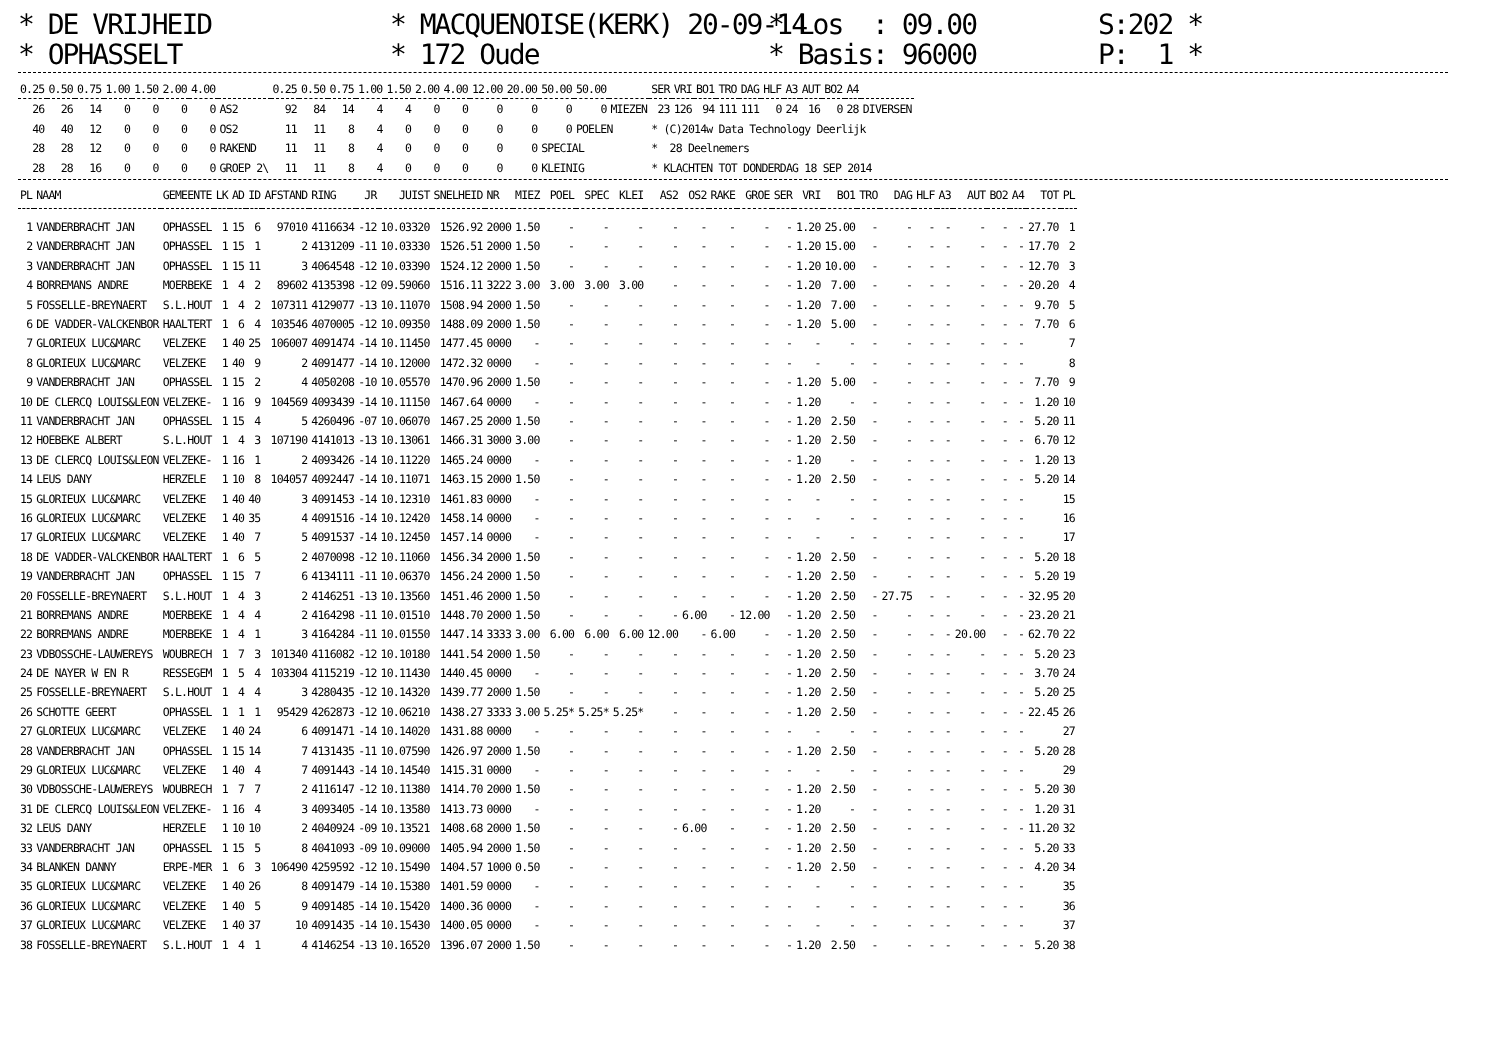* DE VRIJHEID * OPHASSELT
* MACQUENOISE(KERK) 20-09-14 * 172 Oude
* Los : 09.00 * Basis: 96000
S:202 * P: 1 *
| 0.25 | 0.50 | 0.75 | 1.00 | 1.50 | 2.00 | 4.00 | | 0.25 | 0.50 | 0.75 | 1.00 | 1.50 | 2.00 | 4.00 | 12.00 | 20.00 | 50.00 | 50.00 | | SER | VRI | BO1 | TRO | DAG | HLF | A3 | AUT | BO2 | A4 | |
| --- | --- | --- | --- | --- | --- | --- | --- | --- | --- | --- | --- | --- | --- | --- | --- | --- | --- | --- | --- | --- | --- | --- | --- | --- | --- | --- | --- | --- | --- | --- |
| 26 | 26 | 14 | 0 | 0 | 0 | 0 | AS2 | 92 | 84 | 14 | 4 | 4 | 0 | 0 | 0 | 0 | 0 | 0 | MIEZEN | 23 | 126 | 94 | 111 | 111 | 0 | 24 | 16 | 0 | 28 | DIVERSEN |
| 40 | 40 | 12 | 0 | 0 | 0 | 0 | OS2 | 11 | 11 | 8 | 4 | 0 | 0 | 0 | 0 | 0 | 0 | POELEN | | * (C)2014w Data Technology Deerlijk | | | | | | | | | | |
| 28 | 28 | 12 | 0 | 0 | 0 | 0 | RAKEND | 11 | 11 | 8 | 4 | 0 | 0 | 0 | 0 | 0 | SPECIAL | | | * 28 Deelnemers | | | | | | | | | | |
| 28 | 28 | 16 | 0 | 0 | 0 | 0 | GROEP 2\ | 11 | 11 | 8 | 4 | 0 | 0 | 0 | 0 | 0 | KLEINIG | | | * KLACHTEN TOT DONDERDAG 18 SEP 2014 | | | | | | | | | | |
| PL | NAAM | GEMEENTE | LK | AD | ID | AFSTAND | RING | JR | JUIST | SNELHEID | NR | MIEZ | POEL | SPEC | KLEI | AS2 | OS2 | RAKE | GROE | SER | VRI | BO1 | TRO | DAG | HLF | A3 | AUT | BO2 | A4 | TOT | PL |
| --- | --- | --- | --- | --- | --- | --- | --- | --- | --- | --- | --- | --- | --- | --- | --- | --- | --- | --- | --- | --- | --- | --- | --- | --- | --- | --- | --- | --- | --- | --- | --- |
| 1 | VANDERBRACHT JAN | OPHASSEL | 1 | 15 | 6 | 97010 | 4116634 | -12 | 10.03320 | 1526.92 | 2000 | 1.50 | - | - | - | - | - | - | - | - | 1.20 | 25.00 | - | - | - | - | - | - | - | 27.70 | 1 |
| 2 | VANDERBRACHT JAN | OPHASSEL | 1 | 15 | 1 | 2 | 4131209 | -11 | 10.03330 | 1526.51 | 2000 | 1.50 | - | - | - | - | - | - | - | - | 1.20 | 15.00 | - | - | - | - | - | - | - | 17.70 | 2 |
| 3 | VANDERBRACHT JAN | OPHASSEL | 1 | 15 | 11 | 3 | 4064548 | -12 | 10.03390 | 1524.12 | 2000 | 1.50 | - | - | - | - | - | - | - | - | 1.20 | 10.00 | - | - | - | - | - | - | - | 12.70 | 3 |
| 4 | BORREMANS ANDRE | MOERBEKE | 1 | 4 | 2 | 89602 | 4135398 | -12 | 09.59060 | 1516.11 | 3222 | 3.00 | 3.00 | 3.00 | 3.00 | - | - | - | - | - | 1.20 | 7.00 | - | - | - | - | - | - | - | 20.20 | 4 |
| 5 | FOSSELLE-BREYNAERT | S.L.HOUT | 1 | 4 | 2 | 107311 | 4129077 | -13 | 10.11070 | 1508.94 | 2000 | 1.50 | - | - | - | - | - | - | - | - | 1.20 | 7.00 | - | - | - | - | - | - | - | 9.70 | 5 |
| 6 | DE VADDER-VALCKENBOR | HAALTERT | 1 | 6 | 4 | 103546 | 4070005 | -12 | 10.09350 | 1488.09 | 2000 | 1.50 | - | - | - | - | - | - | - | - | 1.20 | 5.00 | - | - | - | - | - | - | - | 7.70 | 6 |
| 7 | GLORIEUX LUC&MARC | VELZEKE | 1 | 40 | 25 | 106007 | 4091474 | -14 | 10.11450 | 1477.45 | 0000 | - | - | - | - | - | - | - | - | - | - | - | - | - | - | - | - | - | - | | 7 |
| 8 | GLORIEUX LUC&MARC | VELZEKE | 1 | 40 | 9 | 2 | 4091477 | -14 | 10.12000 | 1472.32 | 0000 | - | - | - | - | - | - | - | - | - | - | - | - | - | - | - | - | - | - | | 8 |
| 9 | VANDERBRACHT JAN | OPHASSEL | 1 | 15 | 2 | 4 | 4050208 | -10 | 10.05570 | 1470.96 | 2000 | 1.50 | - | - | - | - | - | - | - | - | 1.20 | 5.00 | - | - | - | - | - | - | - | 7.70 | 9 |
| 10 | DE CLERCQ LOUIS&LEON | VELZEKE- | 1 | 16 | 9 | 104569 | 4093439 | -14 | 10.11150 | 1467.64 | 0000 | - | - | - | - | - | - | - | - | - | 1.20 | - | - | - | - | - | - | - | - | 1.20 | 10 |
| 11 | VANDERBRACHT JAN | OPHASSEL | 1 | 15 | 4 | 5 | 4260496 | -07 | 10.06070 | 1467.25 | 2000 | 1.50 | - | - | - | - | - | - | - | - | 1.20 | 2.50 | - | - | - | - | - | - | - | 5.20 | 11 |
| 12 | HOEBEKE ALBERT | S.L.HOUT | 1 | 4 | 3 | 107190 | 4141013 | -13 | 10.13061 | 1466.31 | 3000 | 3.00 | - | - | - | - | - | - | - | - | 1.20 | 2.50 | - | - | - | - | - | - | - | 6.70 | 12 |
| 13 | DE CLERCQ LOUIS&LEON | VELZEKE- | 1 | 16 | 1 | 2 | 4093426 | -14 | 10.11220 | 1465.24 | 0000 | - | - | - | - | - | - | - | - | - | 1.20 | - | - | - | - | - | - | - | - | 1.20 | 13 |
| 14 | LEUS DANY | HERZELE | 1 | 10 | 8 | 104057 | 4092447 | -14 | 10.11071 | 1463.15 | 2000 | 1.50 | - | - | - | - | - | - | - | - | 1.20 | 2.50 | - | - | - | - | - | - | - | 5.20 | 14 |
| 15 | GLORIEUX LUC&MARC | VELZEKE | 1 | 40 | 40 | 3 | 4091453 | -14 | 10.12310 | 1461.83 | 0000 | - | - | - | - | - | - | - | - | - | - | - | - | - | - | - | - | - | - | | 15 |
| 16 | GLORIEUX LUC&MARC | VELZEKE | 1 | 40 | 35 | 4 | 4091516 | -14 | 10.12420 | 1458.14 | 0000 | - | - | - | - | - | - | - | - | - | - | - | - | - | - | - | - | - | - | | 16 |
| 17 | GLORIEUX LUC&MARC | VELZEKE | 1 | 40 | 7 | 5 | 4091537 | -14 | 10.12450 | 1457.14 | 0000 | - | - | - | - | - | - | - | - | - | - | - | - | - | - | - | - | - | - | | 17 |
| 18 | DE VADDER-VALCKENBOR | HAALTERT | 1 | 6 | 5 | 2 | 4070098 | -12 | 10.11060 | 1456.34 | 2000 | 1.50 | - | - | - | - | - | - | - | - | 1.20 | 2.50 | - | - | - | - | - | - | - | 5.20 | 18 |
| 19 | VANDERBRACHT JAN | OPHASSEL | 1 | 15 | 7 | 6 | 4134111 | -11 | 10.06370 | 1456.24 | 2000 | 1.50 | - | - | - | - | - | - | - | - | 1.20 | 2.50 | - | - | - | - | - | - | - | 5.20 | 19 |
| 20 | FOSSELLE-BREYNAERT | S.L.HOUT | 1 | 4 | 3 | 2 | 4146251 | -13 | 10.13560 | 1451.46 | 2000 | 1.50 | - | - | - | - | - | - | - | - | 1.20 | 2.50 | - | 27.75 | - | - | - | - | - | 32.95 | 20 |
| 21 | BORREMANS ANDRE | MOERBEKE | 1 | 4 | 4 | 2 | 4164298 | -11 | 10.01510 | 1448.70 | 2000 | 1.50 | - | - | - | - | 6.00 | - | 12.00 | - | 1.20 | 2.50 | - | - | - | - | - | - | - | 23.20 | 21 |
| 22 | BORREMANS ANDRE | MOERBEKE | 1 | 4 | 1 | 3 | 4164284 | -11 | 10.01550 | 1447.14 | 3333 | 3.00 | 6.00 | 6.00 | 6.00 | 12.00 | - | 6.00 | - | - | 1.20 | 2.50 | - | - | - | - | 20.00 | - | - | 62.70 | 22 |
| 23 | VDBOSSCHE-LAUWEREYS | WOUBRECH | 1 | 7 | 3 | 101340 | 4116082 | -12 | 10.10180 | 1441.54 | 2000 | 1.50 | - | - | - | - | - | - | - | - | 1.20 | 2.50 | - | - | - | - | - | - | - | 5.20 | 23 |
| 24 | DE NAYER W EN R | RESSEGEM | 1 | 5 | 4 | 103304 | 4115219 | -12 | 10.11430 | 1440.45 | 0000 | - | - | - | - | - | - | - | - | - | 1.20 | 2.50 | - | - | - | - | - | - | - | 3.70 | 24 |
| 25 | FOSSELLE-BREYNAERT | S.L.HOUT | 1 | 4 | 4 | 3 | 4280435 | -12 | 10.14320 | 1439.77 | 2000 | 1.50 | - | - | - | - | - | - | - | - | 1.20 | 2.50 | - | - | - | - | - | - | - | 5.20 | 25 |
| 26 | SCHOTTE GEERT | OPHASSEL | 1 | 1 | 1 | 95429 | 4262873 | -12 | 10.06210 | 1438.27 | 3333 | 3.00 | 5.25* | 5.25* | 5.25* | - | - | - | - | - | 1.20 | 2.50 | - | - | - | - | - | - | - | 22.45 | 26 |
| 27 | GLORIEUX LUC&MARC | VELZEKE | 1 | 40 | 24 | 6 | 4091471 | -14 | 10.14020 | 1431.88 | 0000 | - | - | - | - | - | - | - | - | - | - | - | - | - | - | - | - | - | - | | 27 |
| 28 | VANDERBRACHT JAN | OPHASSEL | 1 | 15 | 14 | 7 | 4131435 | -11 | 10.07590 | 1426.97 | 2000 | 1.50 | - | - | - | - | - | - | - | - | 1.20 | 2.50 | - | - | - | - | - | - | - | 5.20 | 28 |
| 29 | GLORIEUX LUC&MARC | VELZEKE | 1 | 40 | 4 | 7 | 4091443 | -14 | 10.14540 | 1415.31 | 0000 | - | - | - | - | - | - | - | - | - | - | - | - | - | - | - | - | - | - | | 29 |
| 30 | VDBOSSCHE-LAUWEREYS | WOUBRECH | 1 | 7 | 7 | 2 | 4116147 | -12 | 10.11380 | 1414.70 | 2000 | 1.50 | - | - | - | - | - | - | - | - | 1.20 | 2.50 | - | - | - | - | - | - | - | 5.20 | 30 |
| 31 | DE CLERCQ LOUIS&LEON | VELZEKE- | 1 | 16 | 4 | 3 | 4093405 | -14 | 10.13580 | 1413.73 | 0000 | - | - | - | - | - | - | - | - | - | 1.20 | - | - | - | - | - | - | - | - | 1.20 | 31 |
| 32 | LEUS DANY | HERZELE | 1 | 10 | 10 | 2 | 4040924 | -09 | 10.13521 | 1408.68 | 2000 | 1.50 | - | - | - | - | 6.00 | - | - | - | 1.20 | 2.50 | - | - | - | - | - | - | - | 11.20 | 32 |
| 33 | VANDERBRACHT JAN | OPHASSEL | 1 | 15 | 5 | 8 | 4041093 | -09 | 10.09000 | 1405.94 | 2000 | 1.50 | - | - | - | - | - | - | - | - | 1.20 | 2.50 | - | - | - | - | - | - | - | 5.20 | 33 |
| 34 | BLANKEN DANNY | ERPE-MER | 1 | 6 | 3 | 106490 | 4259592 | -12 | 10.15490 | 1404.57 | 1000 | 0.50 | - | - | - | - | - | - | - | - | 1.20 | 2.50 | - | - | - | - | - | - | - | 4.20 | 34 |
| 35 | GLORIEUX LUC&MARC | VELZEKE | 1 | 40 | 26 | 8 | 4091479 | -14 | 10.15380 | 1401.59 | 0000 | - | - | - | - | - | - | - | - | - | - | - | - | - | - | - | - | - | - | | 35 |
| 36 | GLORIEUX LUC&MARC | VELZEKE | 1 | 40 | 5 | 9 | 4091485 | -14 | 10.15420 | 1400.36 | 0000 | - | - | - | - | - | - | - | - | - | - | - | - | - | - | - | - | - | - | | 36 |
| 37 | GLORIEUX LUC&MARC | VELZEKE | 1 | 40 | 37 | 10 | 4091435 | -14 | 10.15430 | 1400.05 | 0000 | - | - | - | - | - | - | - | - | - | - | - | - | - | - | - | - | - | - | | 37 |
| 38 | FOSSELLE-BREYNAERT | S.L.HOUT | 1 | 4 | 1 | 4 | 4146254 | -13 | 10.16520 | 1396.07 | 2000 | 1.50 | - | - | - | - | - | - | - | - | 1.20 | 2.50 | - | - | - | - | - | - | - | 5.20 | 38 |